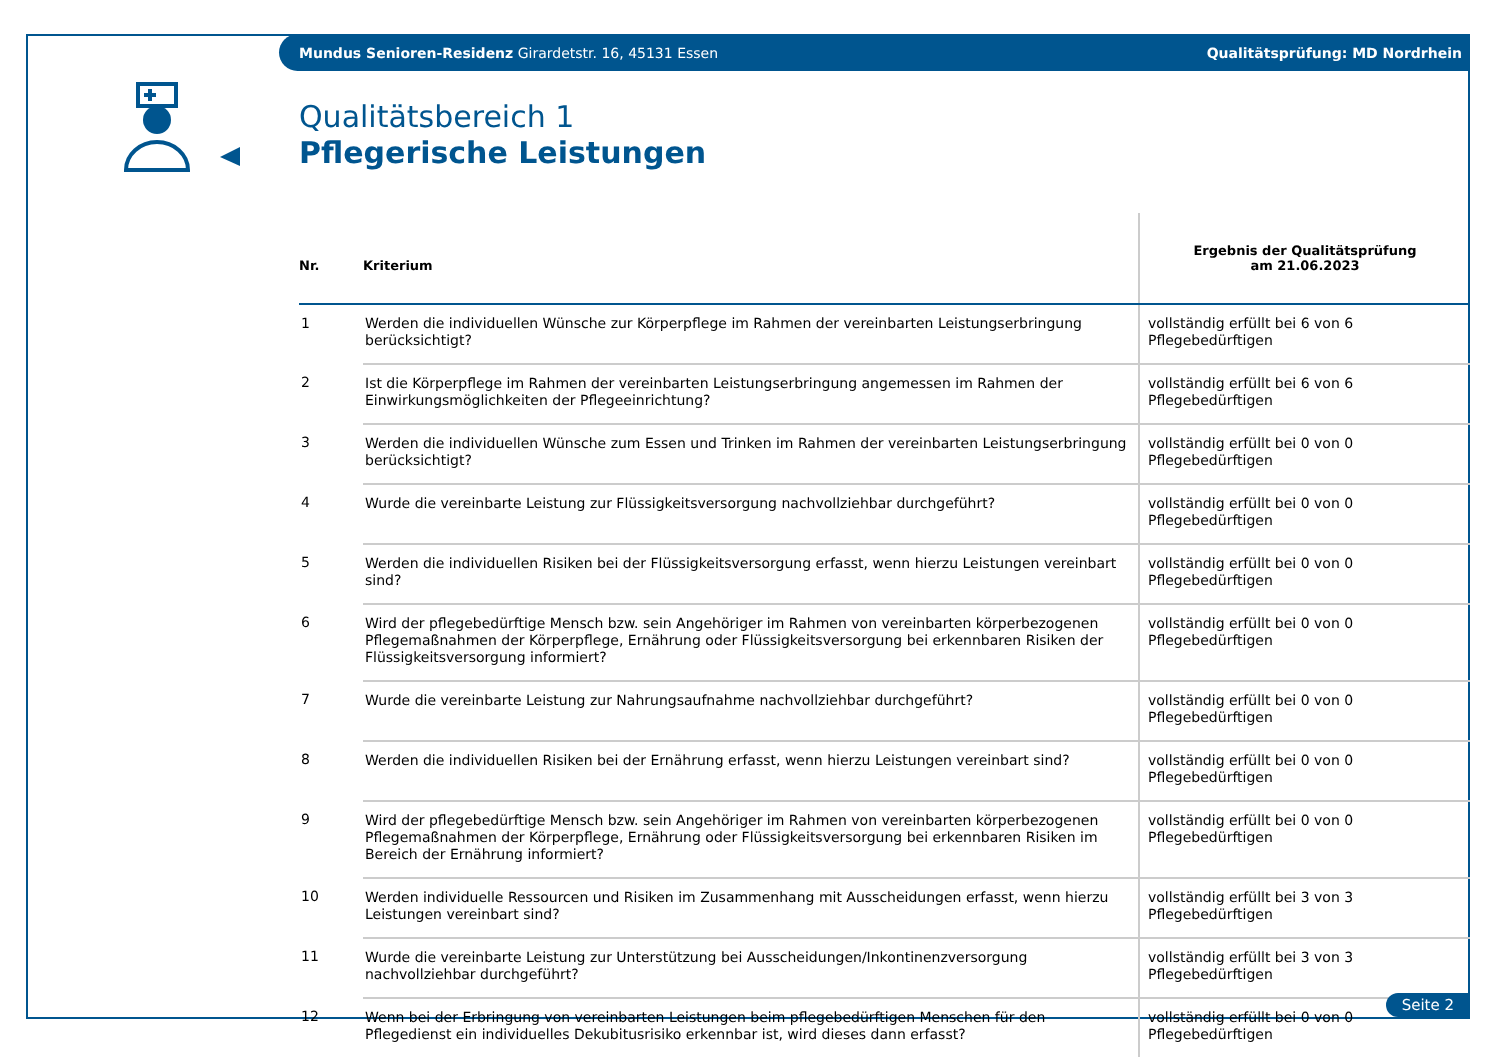Mundus Senioren-Residenz Girardetstr. 16, 45131 Essen Qualitätsprüfung: MD Nordrhein
Qualitätsbereich 1
Pflegerische Leistungen
| Nr. | Kriterium | Ergebnis der Qualitätsprüfung am 21.06.2023 |
| --- | --- | --- |
| 1 | Werden die individuellen Wünsche zur Körperpflege im Rahmen der vereinbarten Leistungserbringung berücksichtigt? | vollständig erfüllt bei 6 von 6 Pflegebedürftigen |
| 2 | Ist die Körperpflege im Rahmen der vereinbarten Leistungserbringung angemessen im Rahmen der Einwirkungsmöglichkeiten der Pflegeeinrichtung? | vollständig erfüllt bei 6 von 6 Pflegebedürftigen |
| 3 | Werden die individuellen Wünsche zum Essen und Trinken im Rahmen der vereinbarten Leistungserbringung berücksichtigt? | vollständig erfüllt bei 0 von 0 Pflegebedürftigen |
| 4 | Wurde die vereinbarte Leistung zur Flüssigkeitsversorgung nachvollziehbar durchgeführt? | vollständig erfüllt bei 0 von 0 Pflegebedürftigen |
| 5 | Werden die individuellen Risiken bei der Flüssigkeitsversorgung erfasst, wenn hierzu Leistungen vereinbart sind? | vollständig erfüllt bei 0 von 0 Pflegebedürftigen |
| 6 | Wird der pflegebedürftige Mensch bzw. sein Angehöriger im Rahmen von vereinbarten körperbezogenen Pflegemaßnahmen der Körperpflege, Ernährung oder Flüssigkeitsversorgung bei erkennbaren Risiken der Flüssigkeitsversorgung informiert? | vollständig erfüllt bei 0 von 0 Pflegebedürftigen |
| 7 | Wurde die vereinbarte Leistung zur Nahrungsaufnahme nachvollziehbar durchgeführt? | vollständig erfüllt bei 0 von 0 Pflegebedürftigen |
| 8 | Werden die individuellen Risiken bei der Ernährung erfasst, wenn hierzu Leistungen vereinbart sind? | vollständig erfüllt bei 0 von 0 Pflegebedürftigen |
| 9 | Wird der pflegebedürftige Mensch bzw. sein Angehöriger im Rahmen von vereinbarten körperbezogenen Pflegemaßnahmen der Körperpflege, Ernährung oder Flüssigkeitsversorgung bei erkennbaren Risiken im Bereich der Ernährung informiert? | vollständig erfüllt bei 0 von 0 Pflegebedürftigen |
| 10 | Werden individuelle Ressourcen und Risiken im Zusammenhang mit Ausscheidungen erfasst, wenn hierzu Leistungen vereinbart sind? | vollständig erfüllt bei 3 von 3 Pflegebedürftigen |
| 11 | Wurde die vereinbarte Leistung zur Unterstützung bei Ausscheidungen/Inkontinenzversorgung nachvollziehbar durchgeführt? | vollständig erfüllt bei 3 von 3 Pflegebedürftigen |
| 12 | Wenn bei der Erbringung von vereinbarten Leistungen beim pflegebedürftigen Menschen für den Pflegedienst ein individuelles Dekubitusrisiko erkennbar ist, wird dieses dann erfasst? | vollständig erfüllt bei 0 von 0 Pflegebedürftigen |
Seite 2